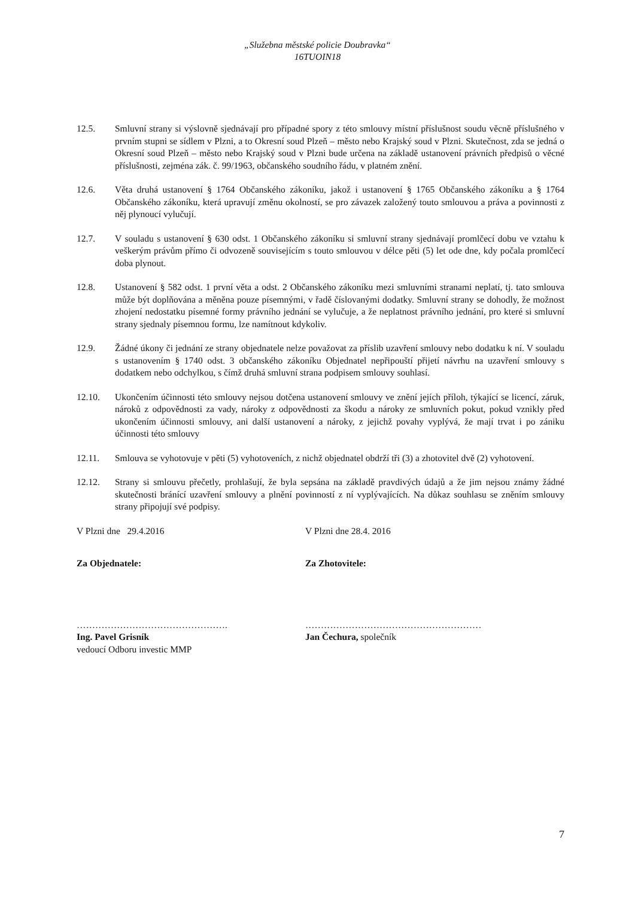„Služebna městské policie Doubravka“
16TUOIN18
12.5. Smluvní strany si výslovně sjednávají pro případné spory z této smlouvy místní příslušnost soudu věcně příslušného v prvním stupni se sídlem v Plzni, a to Okresní soud Plzeň – město nebo Krajský soud v Plzni. Skutečnost, zda se jedná o Okresní soud Plzeň – město nebo Krajský soud v Plzni bude určena na základě ustanovení právních předpisů o věcné příslušnosti, zejména zák. č. 99/1963, občanského soudního řádu, v platném znění.
12.6. Věta druhá ustanovení § 1764 Občanského zákoníku, jakož i ustanovení § 1765 Občanského zákoníku a § 1764 Občanského zákoníku, která upravují změnu okolností, se pro závazek založený touto smlouvou a práva a povinnosti z něj plynoucí vylučují.
12.7. V souladu s ustanovení § 630 odst. 1 Občanského zákoníku si smluvní strany sjednávají promlčecí dobu ve vztahu k veškerým právům přímo či odvozeně souvisejícím s touto smlouvou v délce pěti (5) let ode dne, kdy počala promlčecí doba plynout.
12.8. Ustanovení § 582 odst. 1 první věta a odst. 2 Občanského zákoníku mezi smluvními stranami neplatí, tj. tato smlouva může být doplňována a měněna pouze písemnými, v řadě číslovanými dodatky. Smluvní strany se dohodly, že možnost zhojení nedostatku písemné formy právního jednání se vylučuje, a že neplatnost právního jednání, pro které si smluvní strany sjednaly písemnou formu, lze namítnout kdykoliv.
12.9. Žádné úkony či jednání ze strany objednatele nelze považovat za příslib uzavření smlouvy nebo dodatku k ní. V souladu s ustanovením § 1740 odst. 3 občanského zákoníku Objednatel nepřipouští přijetí návrhu na uzavření smlouvy s dodatkem nebo odchylkou, s čímž druhá smluvní strana podpisem smlouvy souhlasí.
12.10. Ukončením účinnosti této smlouvy nejsou dotčena ustanovení smlouvy ve znění jejích příloh, týkající se licencí, záruk, nároků z odpovědnosti za vady, nároky z odpovědnosti za škodu a nároky ze smluvních pokut, pokud vznikly před ukončením účinnosti smlouvy, ani další ustanovení a nároky, z jejichž povahy vyplývá, že mají trvat i po zániku účinnosti této smlouvy
12.11. Smlouva se vyhotovuje v pěti (5) vyhotoveních, z nichž objednatel obdrží tři (3) a zhotovitel dvě (2) vyhotovení.
12.12. Strany si smlouvu přečetly, prohlašují, že byla sepsána na základě pravdivých údajů a že jim nejsou známy žádné skutečnosti bránící uzavření smlouvy a plnění povinností z ní vyplývajících. Na důkaz souhlasu se zněním smlouvy strany připojují své podpisy.
V Plzni dne 29.4.2016 V Plzni dne 28.4. 2016
Za Objednatele: Za Zhotovitele:
………………………………………….
Ing. Pavel Grisník
vedoucí Odboru investic MMP
…………………………………………………
Jan Čechura, společník
7